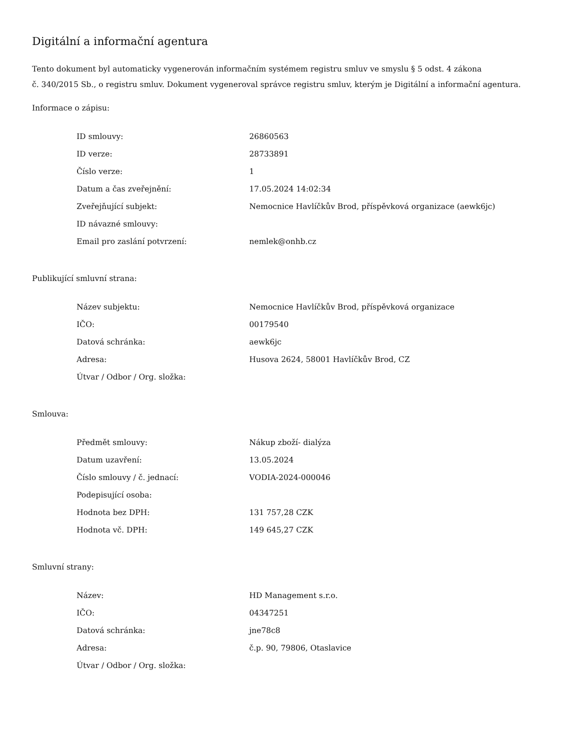Digitální a informační agentura
Tento dokument byl automaticky vygenerován informačním systémem registru smluv ve smyslu § 5 odst. 4 zákona
č. 340/2015 Sb., o registru smluv. Dokument vygeneroval správce registru smluv, kterým je Digitální a informační agentura.
Informace o zápisu:
| ID smlouvy: | 26860563 |
| ID verze: | 28733891 |
| Číslo verze: | 1 |
| Datum a čas zveřejnění: | 17.05.2024 14:02:34 |
| Zveřejňující subjekt: | Nemocnice Havlíčkův Brod, příspěvková organizace (aewk6jc) |
| ID návazné smlouvy: | |
| Email pro zaslání potvrzení: | nemlek@onhb.cz |
Publikující smluvní strana:
| Název subjektu: | Nemocnice Havlíčkův Brod, příspěvková organizace |
| IČO: | 00179540 |
| Datová schránka: | aewk6jc |
| Adresa: | Husova 2624, 58001 Havlíčkův Brod, CZ |
| Útvar / Odbor / Org. složka: | |
Smlouva:
| Předmět smlouvy: | Nákup zboží- dialýza |
| Datum uzavření: | 13.05.2024 |
| Číslo smlouvy / č. jednací: | VODIA-2024-000046 |
| Podepisující osoba: | |
| Hodnota bez DPH: | 131 757,28 CZK |
| Hodnota vč. DPH: | 149 645,27 CZK |
Smluvní strany:
| Název: | HD Management s.r.o. |
| IČO: | 04347251 |
| Datová schránka: | jne78c8 |
| Adresa: | č.p. 90, 79806, Otaslavice |
| Útvar / Odbor / Org. složka: | |